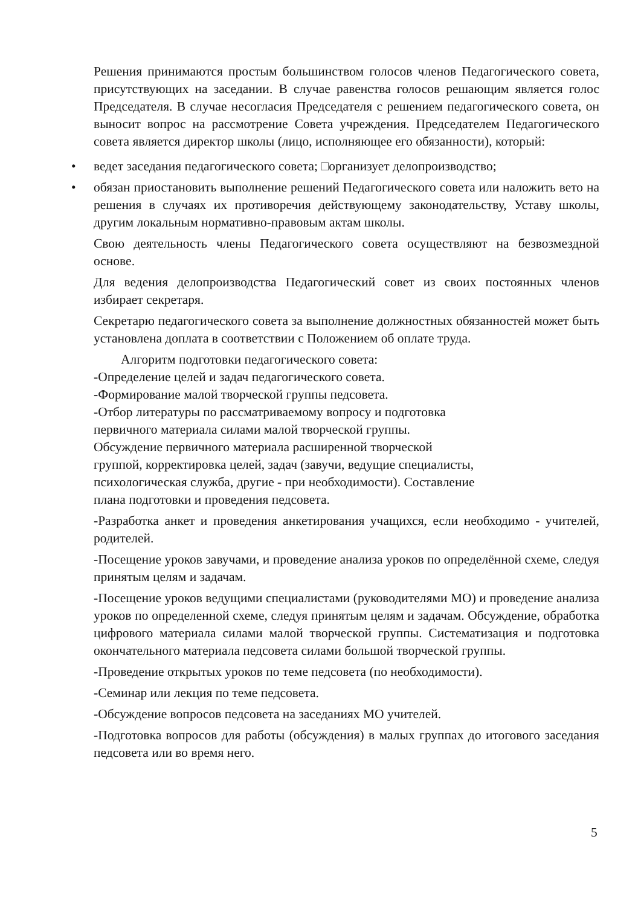Решения принимаются простым большинством голосов членов Педагогического совета, присутствующих на заседании. В случае равенства голосов решающим является голос Председателя. В случае несогласия Председателя с решением педагогического совета, он выносит вопрос на рассмотрение Совета учреждения. Председателем Педагогического совета является директор школы (лицо, исполняющее его обязанности), который:
• ведет заседания педагогического совета; □организует делопроизводство;
• обязан приостановить выполнение решений Педагогического совета или наложить вето на решения в случаях их противоречия действующему законодательству, Уставу школы, другим локальным нормативно-правовым актам школы.
Свою деятельность члены Педагогического совета осуществляют на безвозмездной основе.
Для ведения делопроизводства Педагогический совет из своих постоянных членов избирает секретаря.
Секретарю педагогического совета за выполнение должностных обязанностей может быть установлена доплата в соответствии с Положением об оплате труда.
Алгоритм подготовки педагогического совета:
-Определение целей и задач педагогического совета.
-Формирование малой творческой группы педсовета.
-Отбор литературы по рассматриваемому вопросу и подготовка
первичного материала силами малой творческой группы.
Обсуждение первичного материала расширенной творческой
группой, корректировка целей, задач (завучи, ведущие специалисты,
психологическая служба, другие - при необходимости). Составление
плана подготовки и проведения педсовета.
-Разработка анкет и проведения анкетирования учащихся, если необходимо - учителей, родителей.
-Посещение уроков завучами, и проведение анализа уроков по определённой схеме, следуя принятым целям и задачам.
-Посещение уроков ведущими специалистами (руководителями МО) и проведение анализа уроков по определенной схеме, следуя принятым целям и задачам. Обсуждение, обработка цифрового материала силами малой творческой группы. Систематизация и подготовка окончательного материала педсовета силами большой творческой группы.
-Проведение открытых уроков по теме педсовета (по необходимости).
-Семинар или лекция по теме педсовета.
-Обсуждение вопросов педсовета на заседаниях МО учителей.
-Подготовка вопросов для работы (обсуждения) в малых группах до итогового заседания педсовета или во время него.
5